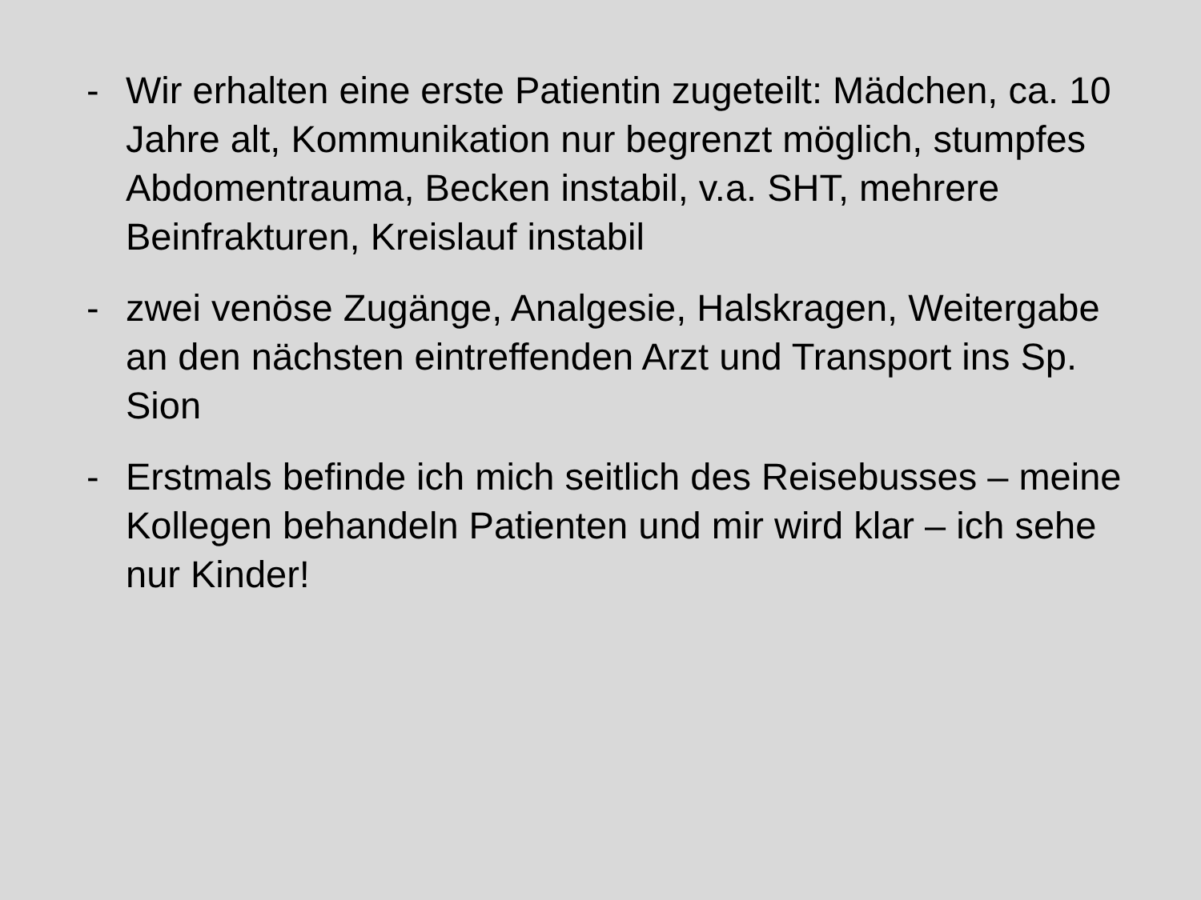- Wir erhalten eine erste Patientin zugeteilt: Mädchen, ca. 10 Jahre alt, Kommunikation nur begrenzt möglich, stumpfes Abdomentrauma, Becken instabil, v.a. SHT, mehrere Beinfrakturen, Kreislauf instabil
- zwei venöse Zugänge, Analgesie, Halskragen, Weitergabe an den nächsten eintreffenden Arzt und Transport ins Sp. Sion
- Erstmals befinde ich mich seitlich des Reisebusses – meine Kollegen behandeln Patienten und mir wird klar – ich sehe nur Kinder!